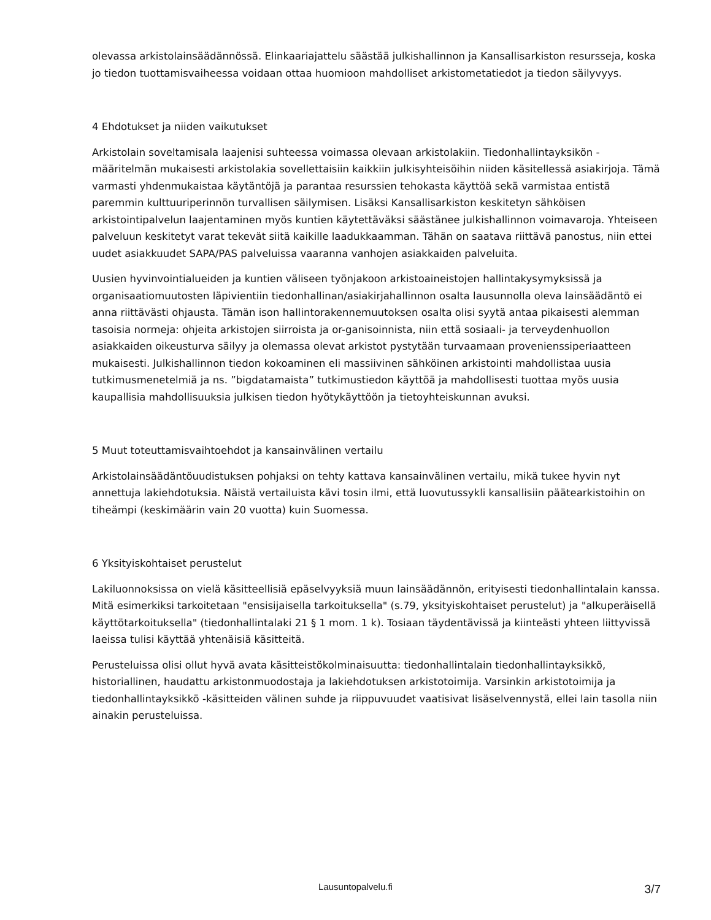olevassa arkistolainsäädännössä. Elinkaariajattelu säästää julkishallinnon ja Kansallisarkiston resursseja, koska jo tiedon tuottamisvaiheessa voidaan ottaa huomioon mahdolliset arkistometatiedot ja tiedon säilyvyys.
4 Ehdotukset ja niiden vaikutukset
Arkistolain soveltamisala laajenisi suhteessa voimassa olevaan arkistolakiin. Tiedonhallintayksikön -määritelmän mukaisesti arkistolakia sovellettaisiin kaikkiin julkisyhteisöihin niiden käsitellessä asiakirjoja. Tämä varmasti yhdenmukaistaa käytäntöjä ja parantaa resurssien tehokasta käyttöä sekä varmistaa entistä paremmin kulttuuriperinnön turvallisen säilymisen. Lisäksi Kansallisarkiston keskitetyn sähköisen arkistointipalvelun laajentaminen myös kuntien käytettäväksi säästänee julkishallinnon voimavaroja. Yhteiseen palveluun keskitetyt varat tekevät siitä kaikille laadukkaamman. Tähän on saatava riittävä panostus, niin ettei uudet asiakkuudet SAPA/PAS palveluissa vaaranna vanhojen asiakkaiden palveluita.
Uusien hyvinvointialueiden ja kuntien väliseen työnjakoon arkistoaineistojen hallintakysymyksissä ja organisaatiomuutosten läpivientiin tiedonhallinan/asiakirjahallinnon osalta lausunnolla oleva lainsäädäntö ei anna riittävästi ohjausta. Tämän ison hallintorakennemuutoksen osalta olisi syytä antaa pikaisesti alemman tasoisia normeja: ohjeita arkistojen siirroista ja or-ganisoinnista, niin että sosiaali- ja terveydenhuollon asiakkaiden oikeusturva säilyy ja olemassa olevat arkistot pystytään turvaamaan provenienssiperiaatteen mukaisesti. Julkishallinnon tiedon kokoaminen eli massiivinen sähköinen arkistointi mahdollistaa uusia tutkimusmenetelmiä ja ns. ”bigdatamaista” tutkimustiedon käyttöä ja mahdollisesti tuottaa myös uusia kaupallisia mahdollisuuksia julkisen tiedon hyötykäyttöön ja tietoyhteiskunnan avuksi.
5 Muut toteuttamisvaihtoehdot ja kansainvälinen vertailu
Arkistolainsäädäntöuudistuksen pohjaksi on tehty kattava kansainvälinen vertailu, mikä tukee hyvin nyt annettuja lakiehdotuksia. Näistä vertailuista kävi tosin ilmi, että luovutussykli kansallisiin päätearkistoihin on tiheämpi (keskimäärin vain 20 vuotta) kuin Suomessa.
6 Yksityiskohtaiset perustelut
Lakiluonnoksissa on vielä käsitteellisiä epäselvyyksiä muun lainsäädännön, erityisesti tiedonhallintalain kanssa. Mitä esimerkiksi tarkoitetaan "ensisijaisella tarkoituksella" (s.79, yksityiskohtaiset perustelut) ja "alkuperäisellä käyttötarkoituksella" (tiedonhallintalaki 21 § 1 mom. 1 k). Tosiaan täydentävissä ja kiinteästi yhteen liittyvissä laeissa tulisi käyttää yhtenäisiä käsitteitä.
Perusteluissa olisi ollut hyvä avata käsitteistökolminaisuutta: tiedonhallintalain tiedonhallintayksikkö, historiallinen, haudattu arkistonmuodostaja ja lakiehdotuksen arkistotoimija. Varsinkin arkistotoimija ja tiedonhallintayksikkö -käsitteiden välinen suhde ja riippuvuudet vaatisivat lisäselvennystä, ellei lain tasolla niin ainakin perusteluissa.
Lausuntopalvelu.fi
3/7